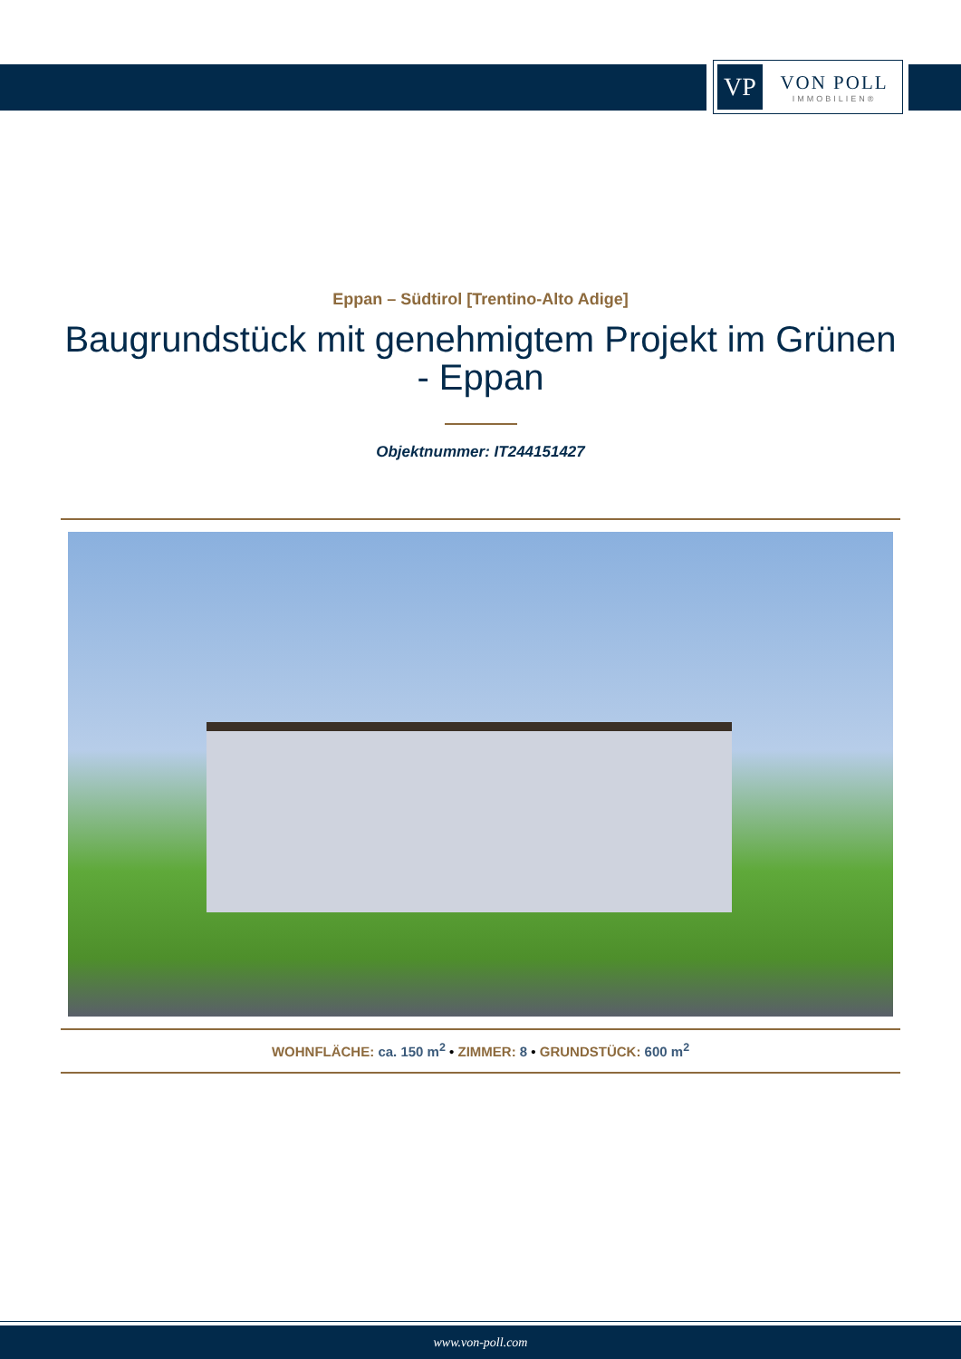VP
VON POLL
IMMOBILIEN®
Eppan – Südtirol [Trentino-Alto Adige]
Baugrundstück mit genehmigtem Projekt im Grünen - Eppan
Objektnummer: IT244151427
WOHNFLÄCHE: ca. 150 m<sup>2</sup> • ZIMMER: 8 • GRUNDSTÜCK: 600 m<sup>2</sup>
www.von-poll.com